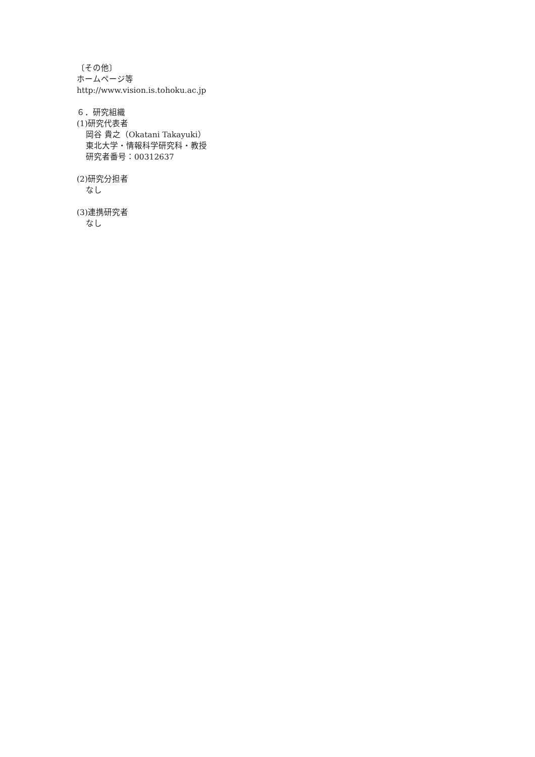〔その他〕
ホームページ等
http://www.vision.is.tohoku.ac.jp
６．研究組織
(1)研究代表者
岡谷 貴之（Okatani Takayuki）
東北大学・情報科学研究科・教授
研究者番号：00312637
(2)研究分担者
なし
(3)連携研究者
なし